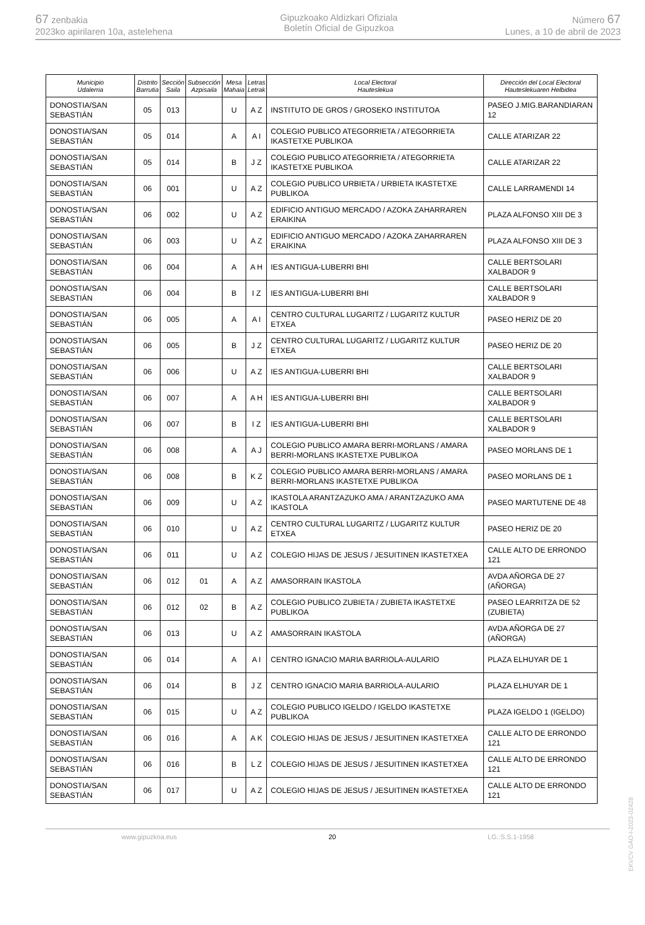67 zenbakia
2023ko apirilaren 10a, astelehena
Gipuzkoako Aldizkari Ofiziala
Boletín Oficial de Gipuzkoa
Número 67
Lunes, a 10 de abril de 2023
| Municipio Udalerria | Distrito Barrutia | Sección Saila | Subsección Azpisaila | Mesa Mahaia | Letras Letrak | Local Electoral Hauteslekua | Dirección del Local Electoral Hauteslekuaren Helbidea |
| --- | --- | --- | --- | --- | --- | --- | --- |
| DONOSTIA/SAN SEBASTIÁN | 05 | 013 | | U | A Z | INSTITUTO DE GROS / GROSEKO INSTITUTOA | PASEO J.MIG.BARANDIARAN 12 |
| DONOSTIA/SAN SEBASTIÁN | 05 | 014 | | A | A I | COLEGIO PUBLICO ATEGORRIETA / ATEGORRIETA IKASTETXE PUBLIKOA | CALLE ATARIZAR 22 |
| DONOSTIA/SAN SEBASTIÁN | 05 | 014 | | B | J Z | COLEGIO PUBLICO ATEGORRIETA / ATEGORRIETA IKASTETXE PUBLIKOA | CALLE ATARIZAR 22 |
| DONOSTIA/SAN SEBASTIÁN | 06 | 001 | | U | A Z | COLEGIO PUBLICO URBIETA / URBIETA IKASTETXE PUBLIKOA | CALLE LARRAMENDI 14 |
| DONOSTIA/SAN SEBASTIÁN | 06 | 002 | | U | A Z | EDIFICIO ANTIGUO MERCADO / AZOKA ZAHARRAREN ERAIKINA | PLAZA ALFONSO XIII DE 3 |
| DONOSTIA/SAN SEBASTIÁN | 06 | 003 | | U | A Z | EDIFICIO ANTIGUO MERCADO / AZOKA ZAHARRAREN ERAIKINA | PLAZA ALFONSO XIII DE 3 |
| DONOSTIA/SAN SEBASTIÁN | 06 | 004 | | A | A H | IES ANTIGUA-LUBERRI BHI | CALLE BERTSOLARI XALBADOR 9 |
| DONOSTIA/SAN SEBASTIÁN | 06 | 004 | | B | I Z | IES ANTIGUA-LUBERRI BHI | CALLE BERTSOLARI XALBADOR 9 |
| DONOSTIA/SAN SEBASTIÁN | 06 | 005 | | A | A I | CENTRO CULTURAL LUGARITZ / LUGARITZ KULTUR ETXEA | PASEO HERIZ DE 20 |
| DONOSTIA/SAN SEBASTIÁN | 06 | 005 | | B | J Z | CENTRO CULTURAL LUGARITZ / LUGARITZ KULTUR ETXEA | PASEO HERIZ DE 20 |
| DONOSTIA/SAN SEBASTIÁN | 06 | 006 | | U | A Z | IES ANTIGUA-LUBERRI BHI | CALLE BERTSOLARI XALBADOR 9 |
| DONOSTIA/SAN SEBASTIÁN | 06 | 007 | | A | A H | IES ANTIGUA-LUBERRI BHI | CALLE BERTSOLARI XALBADOR 9 |
| DONOSTIA/SAN SEBASTIÁN | 06 | 007 | | B | I Z | IES ANTIGUA-LUBERRI BHI | CALLE BERTSOLARI XALBADOR 9 |
| DONOSTIA/SAN SEBASTIÁN | 06 | 008 | | A | A J | COLEGIO PUBLICO AMARA BERRI-MORLANS / AMARA BERRI-MORLANS IKASTETXE PUBLIKOA | PASEO MORLANS DE 1 |
| DONOSTIA/SAN SEBASTIÁN | 06 | 008 | | B | K Z | COLEGIO PUBLICO AMARA BERRI-MORLANS / AMARA BERRI-MORLANS IKASTETXE PUBLIKOA | PASEO MORLANS DE 1 |
| DONOSTIA/SAN SEBASTIÁN | 06 | 009 | | U | A Z | IKASTOLA ARANTZAZUKO AMA / ARANTZAZUKO AMA IKASTOLA | PASEO MARTUTENE DE 48 |
| DONOSTIA/SAN SEBASTIÁN | 06 | 010 | | U | A Z | CENTRO CULTURAL LUGARITZ / LUGARITZ KULTUR ETXEA | PASEO HERIZ DE 20 |
| DONOSTIA/SAN SEBASTIÁN | 06 | 011 | | U | A Z | COLEGIO HIJAS DE JESUS / JESUITINEN IKASTETXEA | CALLE ALTO DE ERRONDO 121 |
| DONOSTIA/SAN SEBASTIÁN | 06 | 012 | 01 | A | A Z | AMASORRAIN IKASTOLA | AVDA AÑORGA DE 27 (AÑORGA) |
| DONOSTIA/SAN SEBASTIÁN | 06 | 012 | 02 | B | A Z | COLEGIO PUBLICO ZUBIETA / ZUBIETA IKASTETXE PUBLIKOA | PASEO LEARRITZA DE 52 (ZUBIETA) |
| DONOSTIA/SAN SEBASTIÁN | 06 | 013 | | U | A Z | AMASORRAIN IKASTOLA | AVDA AÑORGA DE 27 (AÑORGA) |
| DONOSTIA/SAN SEBASTIÁN | 06 | 014 | | A | A I | CENTRO IGNACIO MARIA BARRIOLA-AULARIO | PLAZA ELHUYAR DE 1 |
| DONOSTIA/SAN SEBASTIÁN | 06 | 014 | | B | J Z | CENTRO IGNACIO MARIA BARRIOLA-AULARIO | PLAZA ELHUYAR DE 1 |
| DONOSTIA/SAN SEBASTIÁN | 06 | 015 | | U | A Z | COLEGIO PUBLICO IGELDO / IGELDO IKASTETXE PUBLIKOA | PLAZA IGELDO 1 (IGELDO) |
| DONOSTIA/SAN SEBASTIÁN | 06 | 016 | | A | A K | COLEGIO HIJAS DE JESUS / JESUITINEN IKASTETXEA | CALLE ALTO DE ERRONDO 121 |
| DONOSTIA/SAN SEBASTIÁN | 06 | 016 | | B | L Z | COLEGIO HIJAS DE JESUS / JESUITINEN IKASTETXEA | CALLE ALTO DE ERRONDO 121 |
| DONOSTIA/SAN SEBASTIÁN | 06 | 017 | | U | A Z | COLEGIO HIJAS DE JESUS / JESUITINEN IKASTETXEA | CALLE ALTO DE ERRONDO 121 |
www.gipuzkoa.eus 20 LG.:S.S.1-1958
EKVCV GAO-I-2023-02428